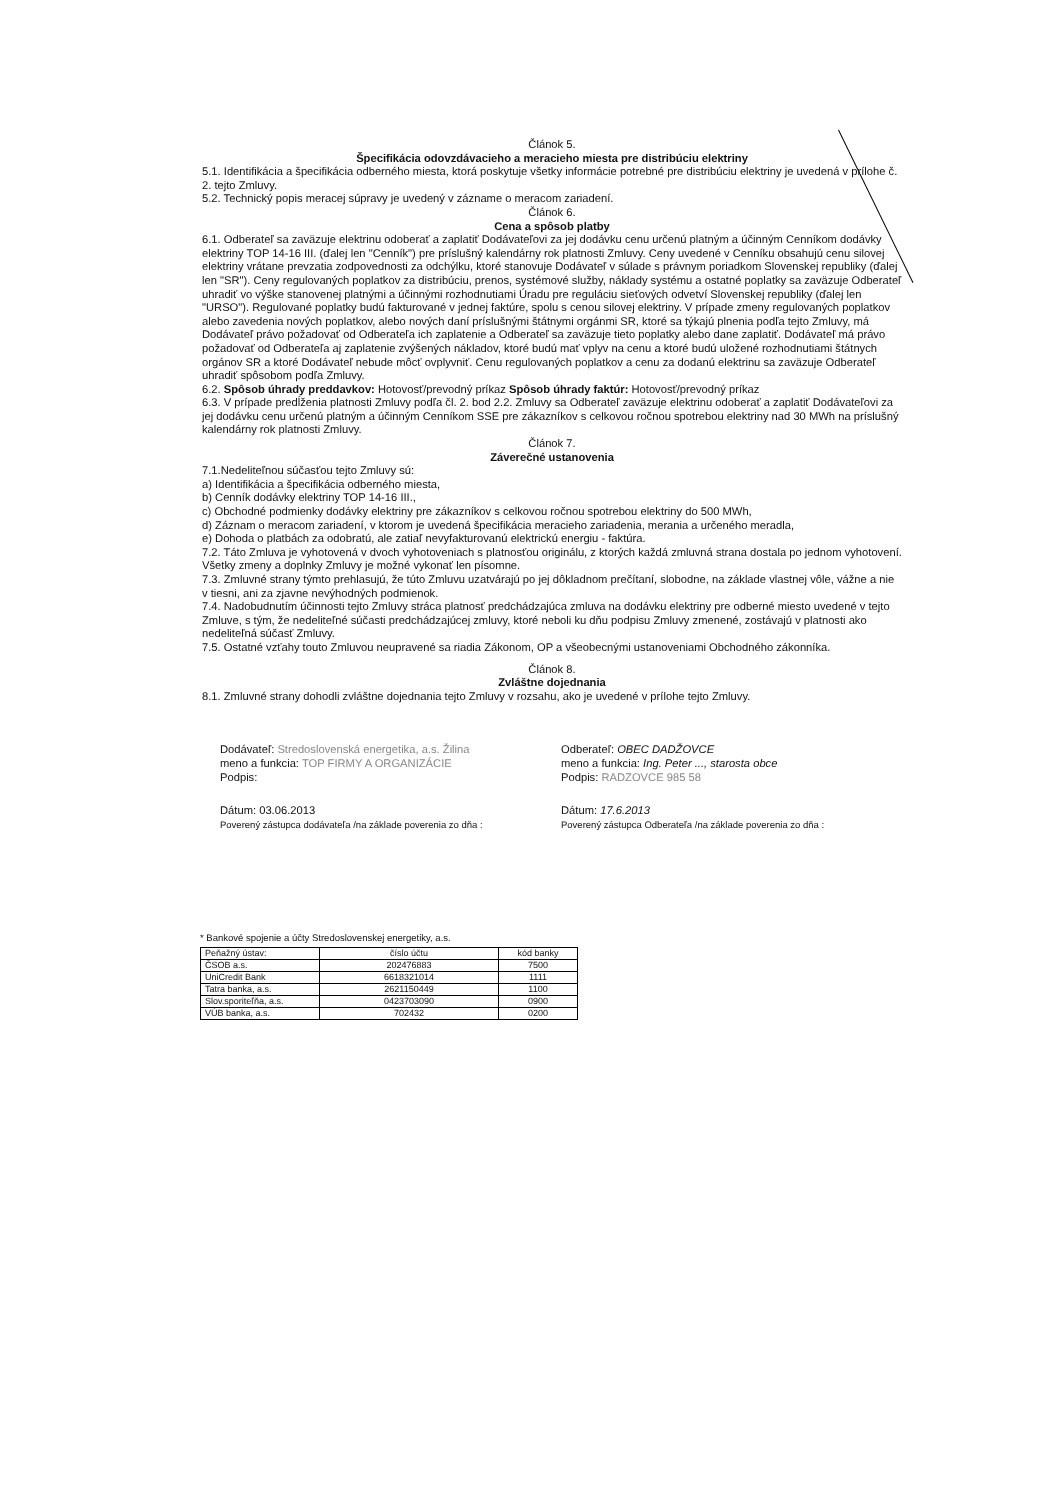Článok 5.
Špecifikácia odovzdávacieho a meracieho miesta pre distribúciu elektriny
5.1. Identifikácia a špecifikácia odberného miesta, ktorá poskytuje všetky informácie potrebné pre distribúciu elektriny je uvedená v prílohe č. 2. tejto Zmluvy.
5.2. Technický popis meracej súpravy je uvedený v zázname o meracom zariadení.
Článok 6.
Cena a spôsob platby
6.1. Odberateľ sa zaväzuje elektrinu odoberať a zaplatiť Dodávateľovi za jej dodávku cenu určenú platným a účinným Cenníkom dodávky elektriny TOP 14-16 III. (ďalej len "Cenník") pre príslušný kalendárny rok platnosti Zmluvy. Ceny uvedené v Cenníku obsahujú cenu silovej elektriny vrátane prevzatia zodpovednosti za odchýlku, ktoré stanovuje Dodávateľ v súlade s právnym poriadkom Slovenskej republiky (ďalej len "SR"). Ceny regulovaných poplatkov za distribúciu, prenos, systémové služby, náklady systému a ostatné poplatky sa zaväzuje Odberateľ uhradiť vo výške stanovenej platnými a účinnými rozhodnutiami Úradu pre reguláciu sieťových odvetví Slovenskej republiky (ďalej len "URSO"). Regulované poplatky budú fakturované v jednej faktúre, spolu s cenou silovej elektriny. V prípade zmeny regulovaných poplatkov alebo zavedenia nových poplatkov, alebo nových daní príslušnými štátnymi orgánmi SR, ktoré sa týkajú plnenia podľa tejto Zmluvy, má Dodávateľ právo požadovať od Odberateľa ich zaplatenie a Odberateľ sa zaväzuje tieto poplatky alebo dane zaplatiť. Dodávateľ má právo požadovať od Odberateľa aj zaplatenie zvýšených nákladov, ktoré budú mať vplyv na cenu a ktoré budú uložené rozhodnutiami štátnych orgánov SR a ktoré Dodávateľ nebude môcť ovplyvniť. Cenu regulovaných poplatkov a cenu za dodanú elektrinu sa zaväzuje Odberateľ uhradiť spôsobom podľa Zmluvy.
6.2. Spôsob úhrady preddavkov: Hotovosť/prevodný príkaz Spôsob úhrady faktúr: Hotovosť/prevodný príkaz
6.3. V prípade predĺženia platnosti Zmluvy podľa čl. 2. bod 2.2. Zmluvy sa Odberateľ zaväzuje elektrinu odoberať a zaplatiť Dodávateľovi za jej dodávku cenu určenú platným a účinným Cenníkom SSE pre zákazníkov s celkovou ročnou spotrebou elektriny nad 30 MWh na príslušný kalendárny rok platnosti Zmluvy.
Článok 7.
Záverečné ustanovenia
7.1.Nedeliteľnou súčasťou tejto Zmluvy sú:
a) Identifikácia a špecifikácia odberného miesta,
b) Cenník dodávky elektriny TOP 14-16 III.,
c) Obchodné podmienky dodávky elektriny pre zákazníkov s celkovou ročnou spotrebou elektriny do 500 MWh,
d) Záznam o meracom zariadení, v ktorom je uvedená špecifikácia meracieho zariadenia, merania a určeného meradla,
e) Dohoda o platbách za odobratú, ale zatiaľ nevyfakturovanú elektrickú energiu - faktúra.
7.2. Táto Zmluva je vyhotovená v dvoch vyhotoveniach s platnosťou originálu, z ktorých každá zmluvná strana dostala po jednom vyhotovení. Všetky zmeny a doplnky Zmluvy je možné vykonať len písomne.
7.3. Zmluvné strany týmto prehlasujú, že túto Zmluvu uzatvárajú po jej dôkladnom prečítaní, slobodne, na základe vlastnej vôle, vážne a nie v tiesni, ani za zjavne nevýhodných podmienok.
7.4. Nadobudnutím účinnosti tejto Zmluvy stráca platnosť predchádzajúca zmluva na dodávku elektriny pre odberné miesto uvedené v tejto Zmluve, s tým, že nedeliteľné súčasti predchádzajúcej zmluvy, ktoré neboli ku dňu podpisu Zmluvy zmenené, zostávajú v platnosti ako nedeliteľná súčasť Zmluvy.
7.5. Ostatné vzťahy touto Zmluvou neupravené sa riadia Zákonom, OP a všeobecnými ustanoveniami Obchodného zákonníka.
Článok 8.
Zvláštne dojednania
8.1. Zmluvné strany dohodli zvláštne dojednania tejto Zmluvy v rozsahu, ako je uvedené v prílohe tejto Zmluvy.
Dodávateľ: Stredoslovenská energetika, a.s. Žilina
meno a funkcia: TOP FIRMY A ORGANIZÁCIE
Podpis:
Dátum: 03.06.2013
Poverený zástupca dodávateľa /na základe poverenia zo dňa :
Odberateľ: OBEC DADŽOVCE
meno a funkcia: Ing. Peter ..., starosta obce
Podpis: RADZOVCE 985 58
Dátum: 17.6.2013
Poverený zástupca Odberateľa /na základe poverenia zo dňa :
* Bankové spojenie a účty Stredoslovenskej energetiky, a.s.
| Peňažný ústav: | číslo účtu | kód banky |
| --- | --- | --- |
| ČSOB a.s. | 202476883 | 7500 |
| UniCredit Bank | 6618321014 | 1111 |
| Tatra banka, a.s. | 2621150449 | 1100 |
| Slov.sporiteľňa, a.s. | 0423703090 | 0900 |
| VÚB banka, a.s. | 702432 | 0200 |